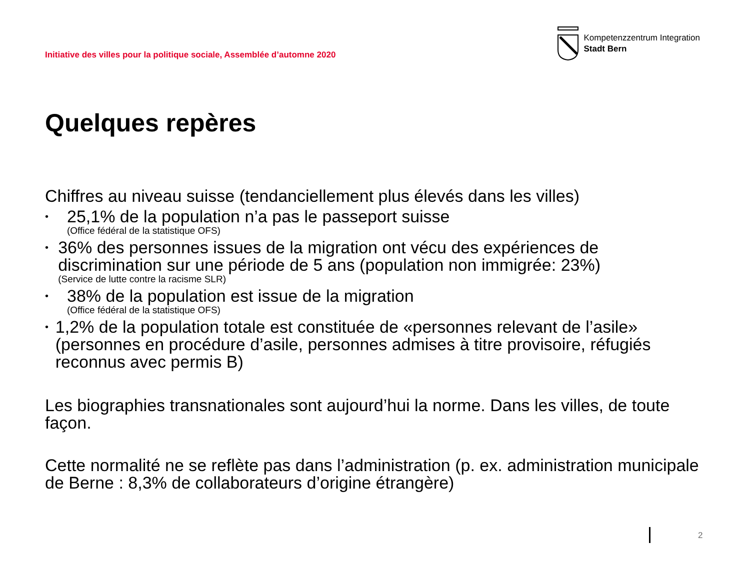Initiative des villes pour la politique sociale, Assemblée d’automne 2020
Kompetenzzentrum Integration
Stadt Bern
Quelques repères
Chiffres au niveau suisse (tendanciellement plus élevés dans les villes)
•
25,1% de la population n’a pas le passeport suisse
(Office fédéral de la statistique OFS)
•
36% des personnes issues de la migration ont vécu des expériences de discrimination sur une période de 5 ans (population non immigrée: 23%)
(Service de lutte contre la racisme SLR)
•
38% de la population est issue de la migration
(Office fédéral de la statistique OFS)
•
1,2% de la population totale est constituée de «personnes relevant de l’asile» (personnes en procédure d’asile, personnes admises à titre provisoire, réfugiés reconnus avec permis B)
Les biographies transnationales sont aujourd’hui la norme. Dans les villes, de toute façon.
Cette normalité ne se reflète pas dans l’administration (p. ex. administration municipale de Berne : 8,3% de collaborateurs d’origine étrangère)
2